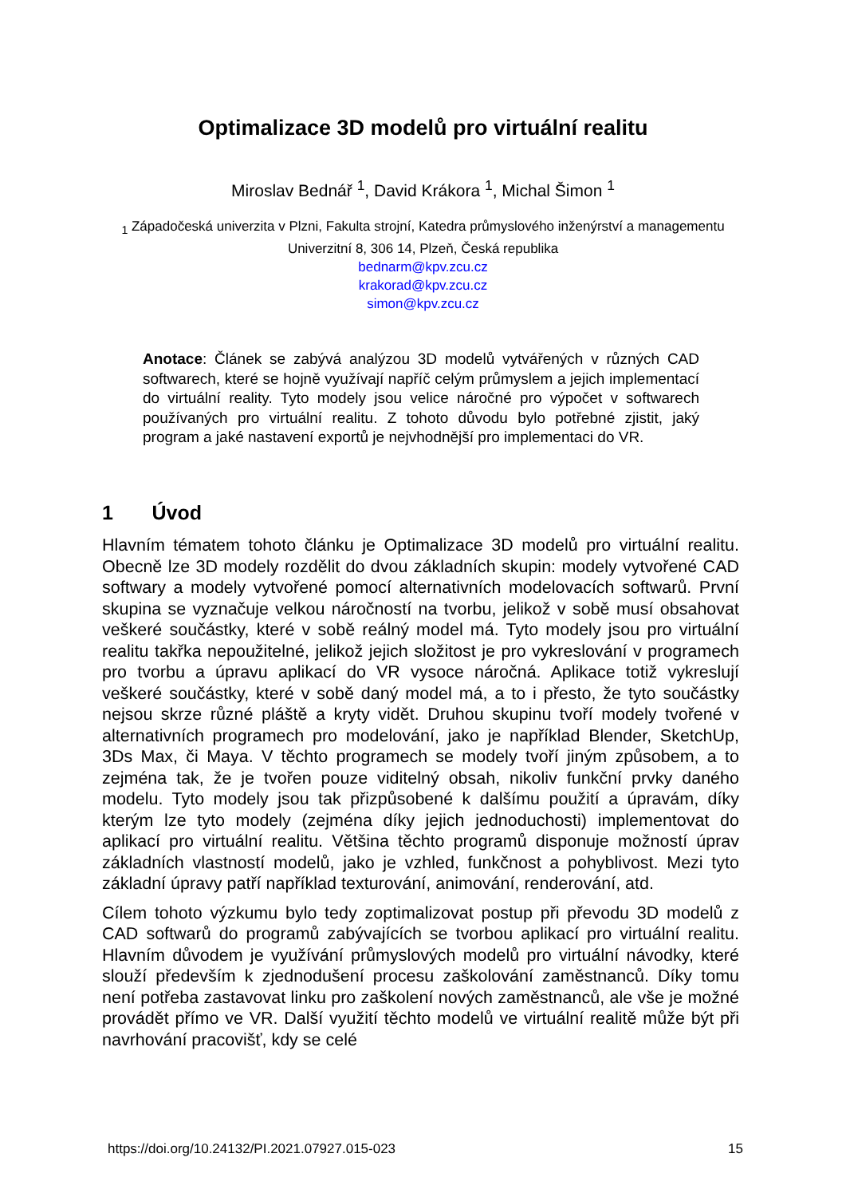Optimalizace 3D modelů pro virtuální realitu
Miroslav Bednář <sup>1</sup>, David Krákora <sup>1</sup>, Michal Šimon <sup>1</sup>
<sub>1</sub> Západočeská univerzita v Plzni, Fakulta strojní, Katedra průmyslového inženýrství a managementu
Univerzitní 8, 306 14, Plzeň, Česká republika
bednarm@kpv.zcu.cz
krakorad@kpv.zcu.cz
simon@kpv.zcu.cz
Anotace: Článek se zabývá analýzou 3D modelů vytvářených v různých CAD softwarech, které se hojně využívají napříč celým průmyslem a jejich implementací do virtuální reality. Tyto modely jsou velice náročné pro výpočet v softwarech používaných pro virtuální realitu. Z tohoto důvodu bylo potřebné zjistit, jaký program a jaké nastavení exportů je nejvhodnější pro implementaci do VR.
1 Úvod
Hlavním tématem tohoto článku je Optimalizace 3D modelů pro virtuální realitu. Obecně lze 3D modely rozdělit do dvou základních skupin: modely vytvořené CAD softwary a modely vytvořené pomocí alternativních modelovacích softwarů. První skupina se vyznačuje velkou náročností na tvorbu, jelikož v sobě musí obsahovat veškeré součástky, které v sobě reálný model má. Tyto modely jsou pro virtuální realitu takřka nepoužitelné, jelikož jejich složitost je pro vykreslování v programech pro tvorbu a úpravu aplikací do VR vysoce náročná. Aplikace totiž vykreslují veškeré součástky, které v sobě daný model má, a to i přesto, že tyto součástky nejsou skrze různé pláště a kryty vidět. Druhou skupinu tvoří modely tvořené v alternativních programech pro modelování, jako je například Blender, SketchUp, 3Ds Max, či Maya. V těchto programech se modely tvoří jiným způsobem, a to zejména tak, že je tvořen pouze viditelný obsah, nikoliv funkční prvky daného modelu. Tyto modely jsou tak přizpůsobené k dalšímu použití a úpravám, díky kterým lze tyto modely (zejména díky jejich jednoduchosti) implementovat do aplikací pro virtuální realitu. Většina těchto programů disponuje možností úprav základních vlastností modelů, jako je vzhled, funkčnost a pohyblivost. Mezi tyto základní úpravy patří například texturování, animování, renderování, atd.
Cílem tohoto výzkumu bylo tedy zoptimalizovat postup při převodu 3D modelů z CAD softwarů do programů zabývajících se tvorbou aplikací pro virtuální realitu. Hlavním důvodem je využívání průmyslových modelů pro virtuální návodky, které slouží především k zjednodušení procesu zaškolování zaměstnanců. Díky tomu není potřeba zastavovat linku pro zaškolení nových zaměstnanců, ale vše je možné provádět přímo ve VR. Další využití těchto modelů ve virtuální realitě může být při navrhování pracovišť, kdy se celé
https://doi.org/10.24132/PI.2021.07927.015-023 15